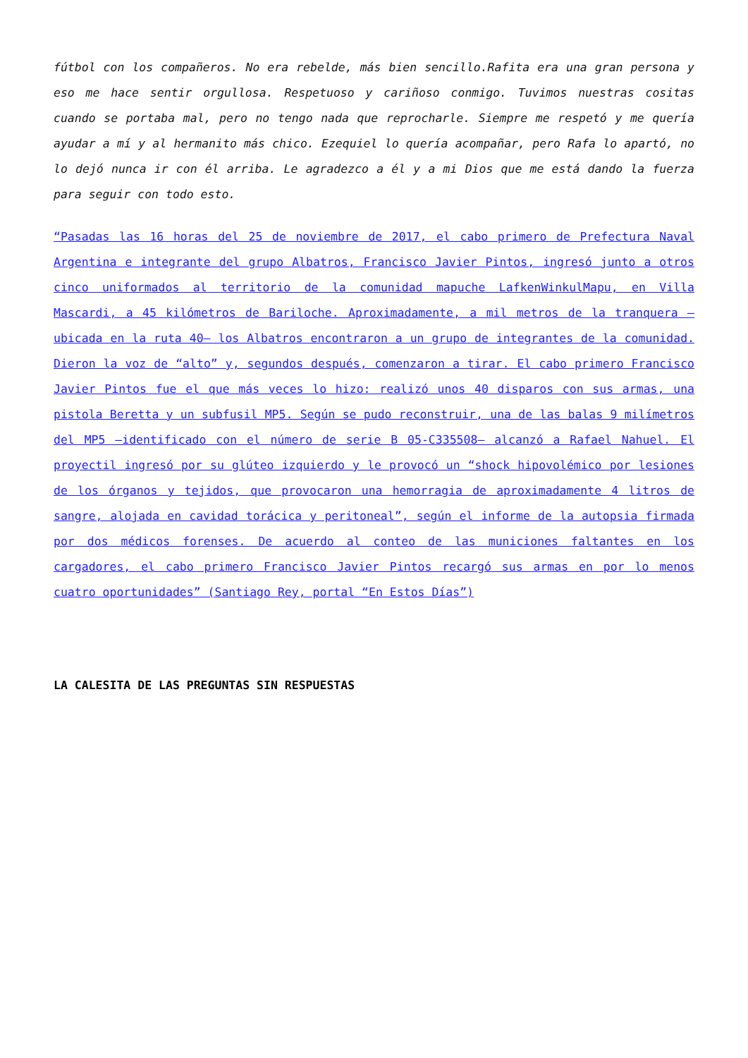fútbol con los compañeros. No era rebelde, más bien sencillo.Rafita era una gran persona y eso me hace sentir orgullosa. Respetuoso y cariñoso conmigo. Tuvimos nuestras cositas cuando se portaba mal, pero no tengo nada que reprocharle. Siempre me respetó y me quería ayudar a mí y al hermanito más chico. Ezequiel lo quería acompañar, pero Rafa lo apartó, no lo dejó nunca ir con él arriba. Le agradezco a él y a mi Dios que me está dando la fuerza para seguir con todo esto.
“Pasadas las 16 horas del 25 de noviembre de 2017, el cabo primero de Prefectura Naval Argentina e integrante del grupo Albatros, Francisco Javier Pintos, ingresó junto a otros cinco uniformados al territorio de la comunidad mapuche LafkenWinkulMapu, en Villa Mascardi, a 45 kilómetros de Bariloche. Aproximadamente, a mil metros de la tranquera –ubicada en la ruta 40– los Albatros encontraron a un grupo de integrantes de la comunidad. Dieron la voz de “alto” y, segundos después, comenzaron a tirar. El cabo primero Francisco Javier Pintos fue el que más veces lo hizo: realizó unos 40 disparos con sus armas, una pistola Beretta y un subfusil MP5. Según se pudo reconstruir, una de las balas 9 milímetros del MP5 –identificado con el número de serie B 05-C335508– alcanzó a Rafael Nahuel. El proyectil ingresó por su glúteo izquierdo y le provocó un “shock hipovolémico por lesiones de los órganos y tejidos, que provocaron una hemorragia de aproximadamente 4 litros de sangre, alojada en cavidad torácica y peritoneal”, según el informe de la autopsia firmada por dos médicos forenses. De acuerdo al conteo de las municiones faltantes en los cargadores, el cabo primero Francisco Javier Pintos recargó sus armas en por lo menos cuatro oportunidades” (Santiago Rey, portal “En Estos Días”)
LA CALESITA DE LAS PREGUNTAS SIN RESPUESTAS